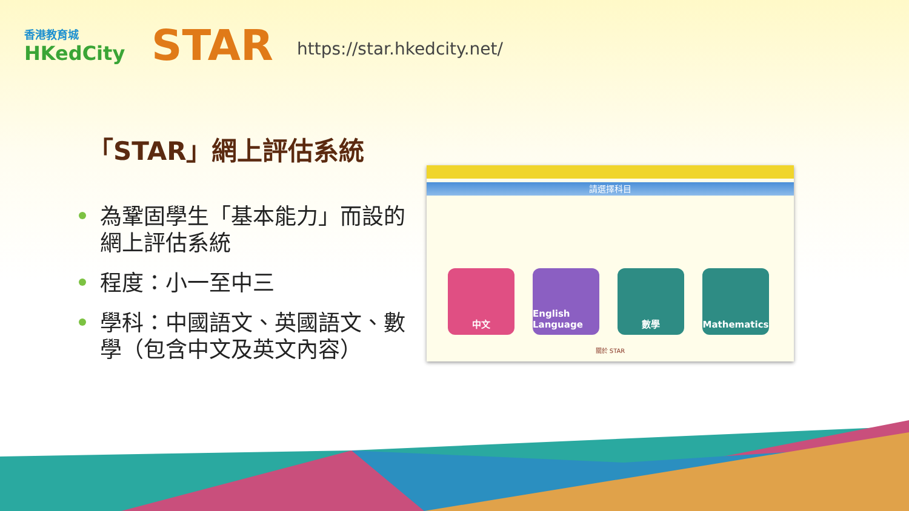香港教育城
HKedCity
STAR
https://star.hkedcity.net/
「STAR」網上評估系統
為鞏固學生「基本能力」而設的網上評估系統
程度：小一至中三
學科：中國語文、英國語文、數學（包含中文及英文內容）
請選擇科目
中文 English Language
數學 Mathematics
關於 STAR